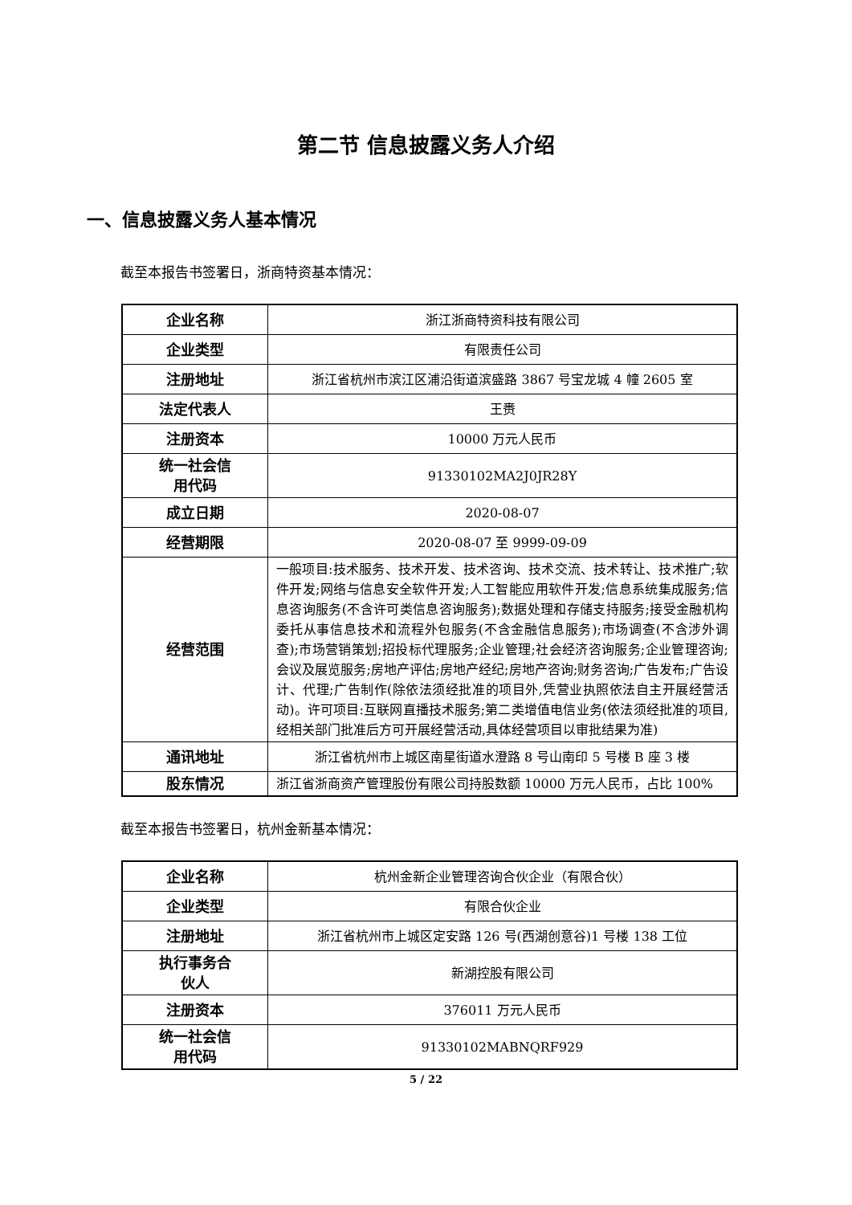第二节 信息披露义务人介绍
一、信息披露义务人基本情况
截至本报告书签署日，浙商特资基本情况：
| 企业名称 | 浙江浙商特资科技有限公司 |
| 企业类型 | 有限责任公司 |
| 注册地址 | 浙江省杭州市滨江区浦沿街道滨盛路 3867 号宝龙城 4 幢 2605 室 |
| 法定代表人 | 王赉 |
| 注册资本 | 10000 万元人民币 |
| 统一社会信 用代码 | 91330102MA2J0JR28Y |
| 成立日期 | 2020-08-07 |
| 经营期限 | 2020-08-07 至 9999-09-09 |
| 经营范围 | 一般项目:技术服务、技术开发、技术咨询、技术交流、技术转让、技术推广;软件开发;网络与信息安全软件开发;人工智能应用软件开发;信息系统集成服务;信息咨询服务(不含许可类信息咨询服务);数据处理和存储支持服务;接受金融机构委托从事信息技术和流程外包服务(不含金融信息服务);市场调查(不含涉外调查);市场营销策划;招投标代理服务;企业管理;社会经济咨询服务;企业管理咨询;会议及展览服务;房地产评估;房地产经纪;房地产咨询;财务咨询;广告发布;广告设计、代理;广告制作(除依法须经批准的项目外,凭营业执照依法自主开展经营活动)。许可项目:互联网直播技术服务;第二类增值电信业务(依法须经批准的项目,经相关部门批准后方可开展经营活动,具体经营项目以审批结果为准) |
| 通讯地址 | 浙江省杭州市上城区南星街道水澄路 8 号山南印 5 号楼 B 座 3 楼 |
| 股东情况 | 浙江省浙商资产管理股份有限公司持股数额 10000 万元人民币，占比 100% |
截至本报告书签署日，杭州金新基本情况：
| 企业名称 | 杭州金新企业管理咨询合伙企业（有限合伙） |
| 企业类型 | 有限合伙企业 |
| 注册地址 | 浙江省杭州市上城区定安路 126 号(西湖创意谷)1 号楼 138 工位 |
| 执行事务合 伙人 | 新湖控股有限公司 |
| 注册资本 | 376011 万元人民币 |
| 统一社会信 用代码 | 91330102MABNQRF929 |
5 / 22